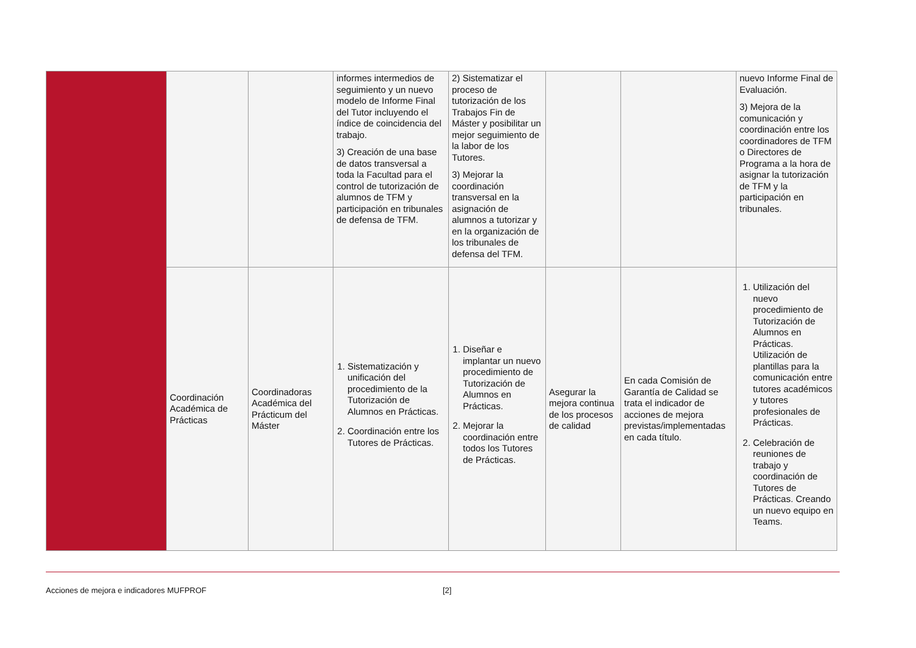| | | | informes intermedios de seguimiento y un nuevo modelo de Informe Final del Tutor incluyendo el índice de coincidencia del trabajo. 3) Creación de una base de datos transversal a toda la Facultad para el control de tutorización de alumnos de TFM y participación en tribunales de defensa de TFM. | 2) Sistematizar el proceso de tutorización de los Trabajos Fin de Máster y posibilitar un mejor seguimiento de la labor de los Tutores. 3) Mejorar la coordinación transversal en la asignación de alumnos a tutorizar y en la organización de los tribunales de defensa del TFM. | | | nuevo Informe Final de Evaluación. 3) Mejora de la comunicación y coordinación entre los coordinadores de TFM o Directores de Programa a la hora de asignar la tutorización de TFM y la participación en tribunales. |
| | Coordinación Académica de Prácticas | Coordinadoras Académica del Prácticum del Máster | 1. Sistematización y unificación del procedimiento de la Tutorización de Alumnos en Prácticas. 2. Coordinación entre los Tutores de Prácticas. | 1. Diseñar e implantar un nuevo procedimiento de Tutorización de Alumnos en Prácticas. 2. Mejorar la coordinación entre todos los Tutores de Prácticas. | Asegurar la mejora continua de los procesos de calidad | En cada Comisión de Garantía de Calidad se trata el indicador de acciones de mejora previstas/implementadas en cada título. | 1. Utilización del nuevo procedimiento de Tutorización de Alumnos en Prácticas. Utilización de plantillas para la comunicación entre tutores académicos y tutores profesionales de Prácticas. 2. Celebración de reuniones de trabajo y coordinación de Tutores de Prácticas. Creando un nuevo equipo en Teams. |
Acciones de mejora e indicadores MUFPROF [2]